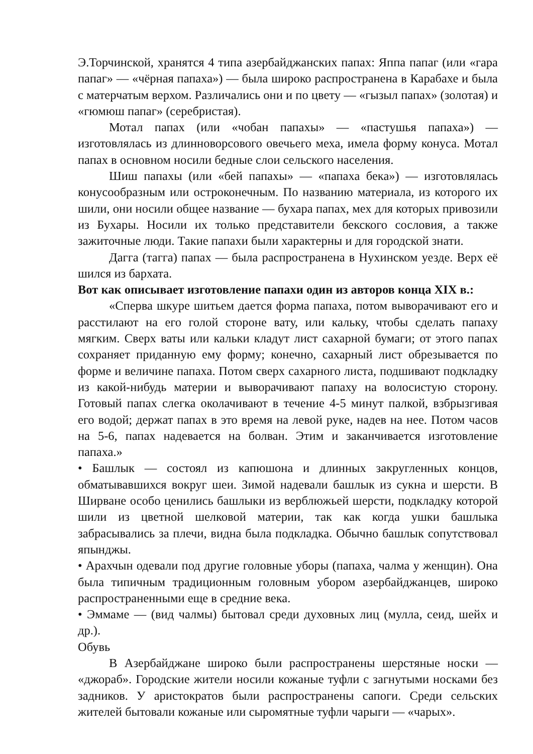Э.Торчинской, хранятся 4 типа азербайджанских папах: Яппа папаг (или «гара папаг» — «чёрная папаха») — была широко распространена в Карабахе и была с матерчатым верхом. Различались они и по цвету — «гызыл папах» (золотая) и «гюмюш папаг» (серебристая).
Мотал папах (или «чобан папахы» — «пастушья папаха») — изготовлялась из длинноворсового овечьего меха, имела форму конуса. Мотал папах в основном носили бедные слои сельского населения.
Шиш папахы (или «бей папахы» — «папаха бека») — изготовлялась конусообразным или остроконечным. По названию материала, из которого их шили, они носили общее название — бухара папах, мех для которых привозили из Бухары. Носили их только представители бекского сословия, а также зажиточные люди. Такие папахи были характерны и для городской знати.
Дагга (тагга) папах — была распространена в Нухинском уезде. Верх её шился из бархата.
Вот как описывает изготовление папахи один из авторов конца XIX в.:
«Сперва шкуре шитьем дается форма папаха, потом выворачивают его и расстилают на его голой стороне вату, или кальку, чтобы сделать папаху мягким. Сверх ваты или кальки кладут лист сахарной бумаги; от этого папах сохраняет приданную ему форму; конечно, сахарный лист обрезывается по форме и величине папаха. Потом сверх сахарного листа, подшивают подкладку из какой-нибудь материи и выворачивают папаху на волосистую сторону. Готовый папах слегка околачивают в течение 4-5 минут палкой, взбрызгивая его водой; держат папах в это время на левой руке, надев на нее. Потом часов на 5-6, папах надевается на болван. Этим и заканчивается изготовление папаха.»
• Башлык — состоял из капюшона и длинных закругленных концов, обматывавшихся вокруг шеи. Зимой надевали башлык из сукна и шерсти. В Ширване особо ценились башлыки из верблюжьей шерсти, подкладку которой шили из цветной шелковой материи, так как когда ушки башлыка забрасывались за плечи, видна была подкладка. Обычно башлык сопутствовал япынджы.
• Арахчын одевали под другие головные уборы (папаха, чалма у женщин). Она была типичным традиционным головным убором азербайджанцев, широко распространенными еще в средние века.
• Эммаме — (вид чалмы) бытовал среди духовных лиц (мулла, сеид, шейх и др.).
Обувь
В Азербайджане широко были распространены шерстяные носки — «джораб». Городские жители носили кожаные туфли с загнутыми носками без задников. У аристократов были распространены сапоги. Среди сельских жителей бытовали кожаные или сыромятные туфли чарыги — «чарых».